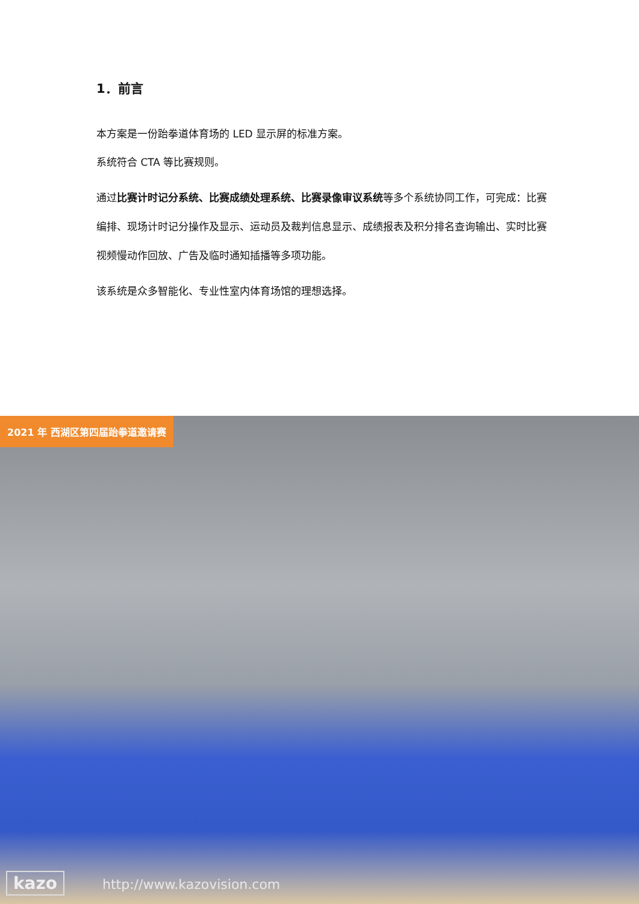1．前言
本方案是一份跆拳道体育场的 LED 显示屏的标准方案。
系统符合 CTA 等比赛规则。
通过比赛计时记分系统、比赛成绩处理系统、比赛录像审议系统等多个系统协同工作，可完成：比赛编排、现场计时记分操作及显示、运动员及裁判信息显示、成绩报表及积分排名查询输出、实时比赛视频慢动作回放、广告及临时通知插播等多项功能。
该系统是众多智能化、专业性室内体育场馆的理想选择。
2021 年 西湖区第四届跆拳道邀请赛
kazo http://www.kazovision.com